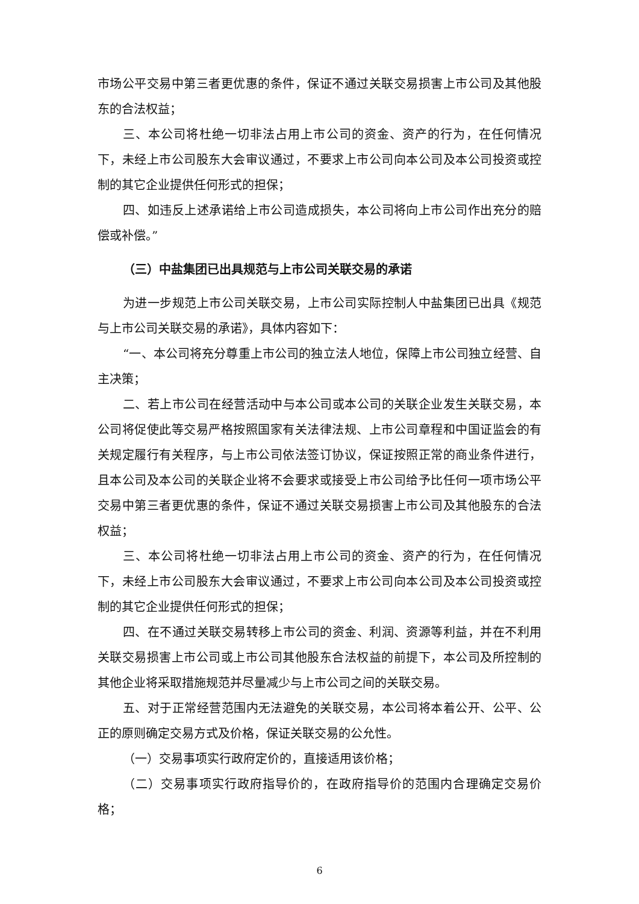市场公平交易中第三者更优惠的条件，保证不通过关联交易损害上市公司及其他股东的合法权益；
三、本公司将杜绝一切非法占用上市公司的资金、资产的行为，在任何情况下，未经上市公司股东大会审议通过，不要求上市公司向本公司及本公司投资或控制的其它企业提供任何形式的担保；
四、如违反上述承诺给上市公司造成损失，本公司将向上市公司作出充分的赔偿或补偿。”
（三）中盐集团已出具规范与上市公司关联交易的承诺
为进一步规范上市公司关联交易，上市公司实际控制人中盐集团已出具《规范与上市公司关联交易的承诺》，具体内容如下：
“一、本公司将充分尊重上市公司的独立法人地位，保障上市公司独立经营、自主决策；
二、若上市公司在经营活动中与本公司或本公司的关联企业发生关联交易，本公司将促使此等交易严格按照国家有关法律法规、上市公司章程和中国证监会的有关规定履行有关程序，与上市公司依法签订协议，保证按照正常的商业条件进行，且本公司及本公司的关联企业将不会要求或接受上市公司给予比任何一项市场公平交易中第三者更优惠的条件，保证不通过关联交易损害上市公司及其他股东的合法权益；
三、本公司将杜绝一切非法占用上市公司的资金、资产的行为，在任何情况下，未经上市公司股东大会审议通过，不要求上市公司向本公司及本公司投资或控制的其它企业提供任何形式的担保；
四、在不通过关联交易转移上市公司的资金、利润、资源等利益，并在不利用关联交易损害上市公司或上市公司其他股东合法权益的前提下，本公司及所控制的其他企业将采取措施规范并尽量减少与上市公司之间的关联交易。
五、对于正常经营范围内无法避免的关联交易，本公司将本着公开、公平、公正的原则确定交易方式及价格，保证关联交易的公允性。
（一）交易事项实行政府定价的，直接适用该价格；
（二）交易事项实行政府指导价的，在政府指导价的范围内合理确定交易价格；
6